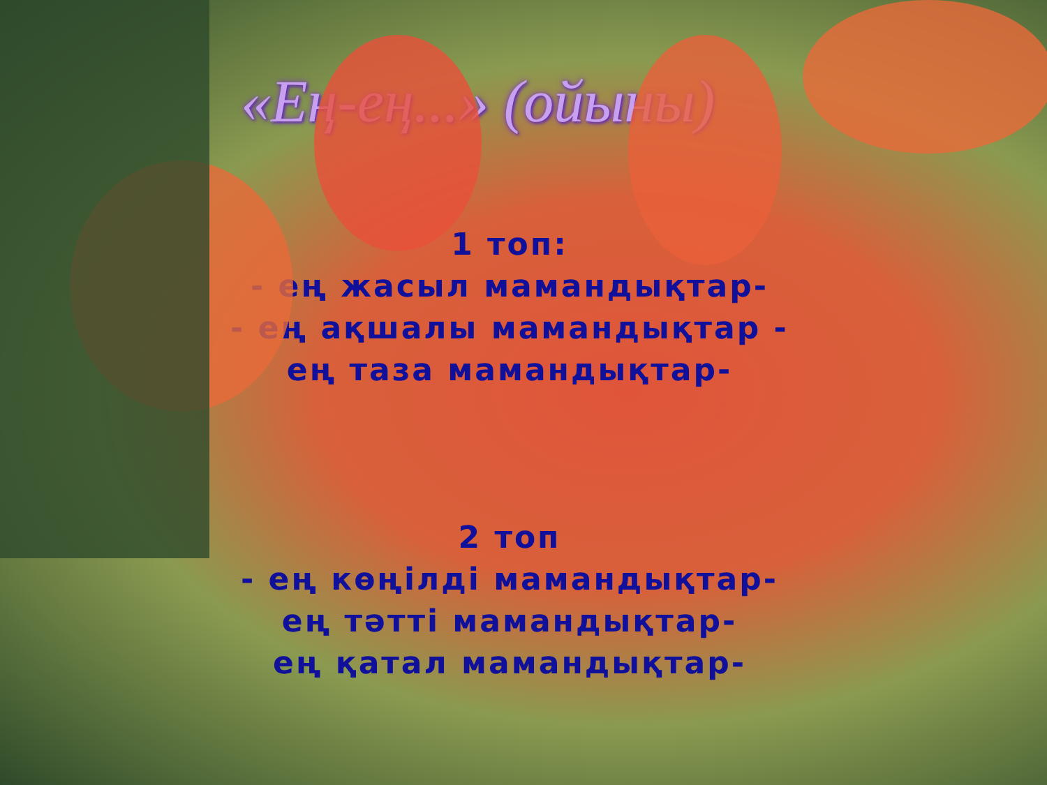«Ең-ең...» (ойыны)
1 топ:
- ең жасыл мамандықтар-
- ең ақшалы мамандықтар -
ең таза мамандықтар-
2 топ
- ең көңілді мамандықтар-
ең тәтті мамандықтар-
ең қатал мамандықтар-